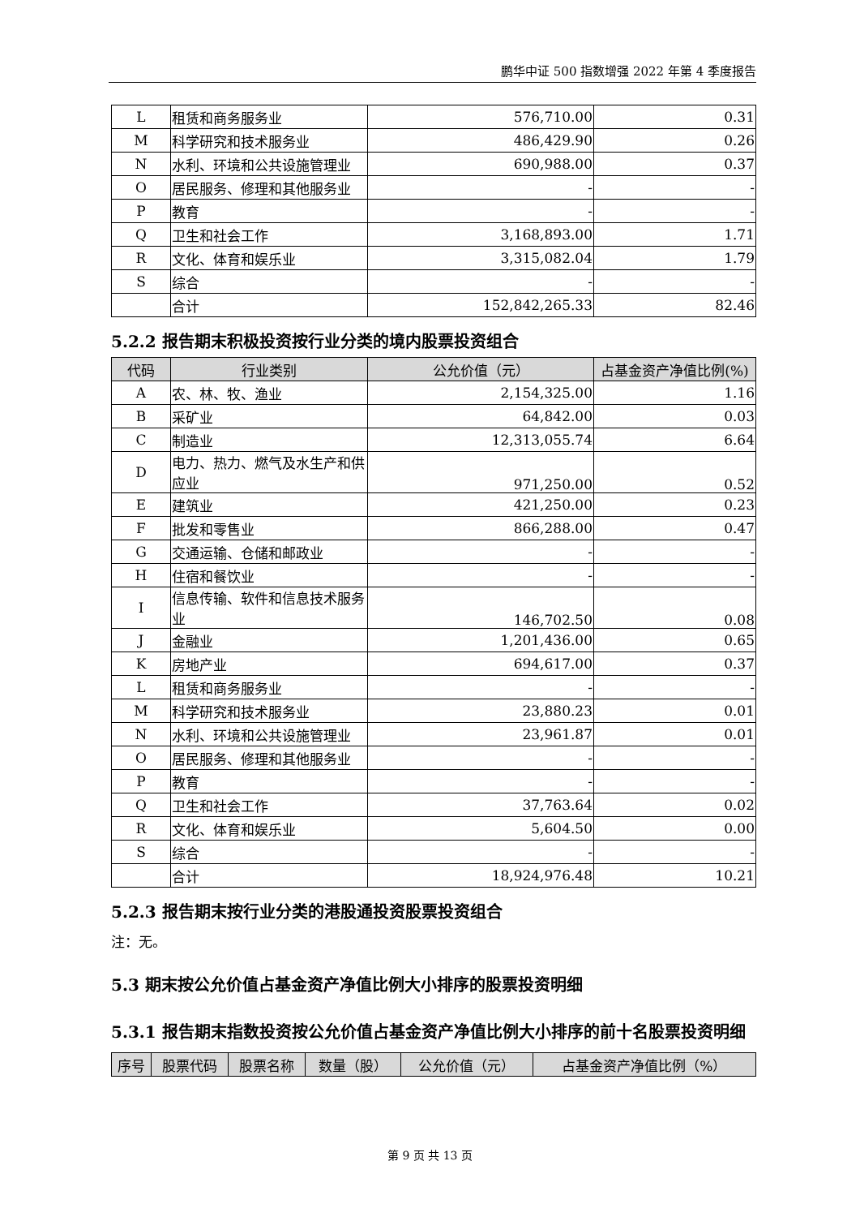鹏华中证 500 指数增强 2022 年第 4 季度报告
| L | 租赁和商务服务业 | 576,710.00 | 0.31 |
| M | 科学研究和技术服务业 | 486,429.90 | 0.26 |
| N | 水利、环境和公共设施管理业 | 690,988.00 | 0.37 |
| O | 居民服务、修理和其他服务业 | - | - |
| P | 教育 | - | - |
| Q | 卫生和社会工作 | 3,168,893.00 | 1.71 |
| R | 文化、体育和娱乐业 | 3,315,082.04 | 1.79 |
| S | 综合 | - | - |
| | 合计 | 152,842,265.33 | 82.46 |
5.2.2 报告期末积极投资按行业分类的境内股票投资组合
| 代码 | 行业类别 | 公允价值（元） | 占基金资产净值比例(%) |
| --- | --- | --- | --- |
| A | 农、林、牧、渔业 | 2,154,325.00 | 1.16 |
| B | 采矿业 | 64,842.00 | 0.03 |
| C | 制造业 | 12,313,055.74 | 6.64 |
| D | 电力、热力、燃气及水生产和供应业 | 971,250.00 | 0.52 |
| E | 建筑业 | 421,250.00 | 0.23 |
| F | 批发和零售业 | 866,288.00 | 0.47 |
| G | 交通运输、仓储和邮政业 | - | - |
| H | 住宿和餐饮业 | - | - |
| I | 信息传输、软件和信息技术服务业 | 146,702.50 | 0.08 |
| J | 金融业 | 1,201,436.00 | 0.65 |
| K | 房地产业 | 694,617.00 | 0.37 |
| L | 租赁和商务服务业 | - | - |
| M | 科学研究和技术服务业 | 23,880.23 | 0.01 |
| N | 水利、环境和公共设施管理业 | 23,961.87 | 0.01 |
| O | 居民服务、修理和其他服务业 | - | - |
| P | 教育 | - | - |
| Q | 卫生和社会工作 | 37,763.64 | 0.02 |
| R | 文化、体育和娱乐业 | 5,604.50 | 0.00 |
| S | 综合 | - | - |
| | 合计 | 18,924,976.48 | 10.21 |
5.2.3 报告期末按行业分类的港股通投资股票投资组合
注：无。
5.3 期末按公允价值占基金资产净值比例大小排序的股票投资明细
5.3.1 报告期末指数投资按公允价值占基金资产净值比例大小排序的前十名股票投资明细
| 序号 | 股票代码 | 股票名称 | 数量（股） | 公允价值（元） | 占基金资产净值比例（%） |
| --- | --- | --- | --- | --- | --- |
第 9 页 共 13 页